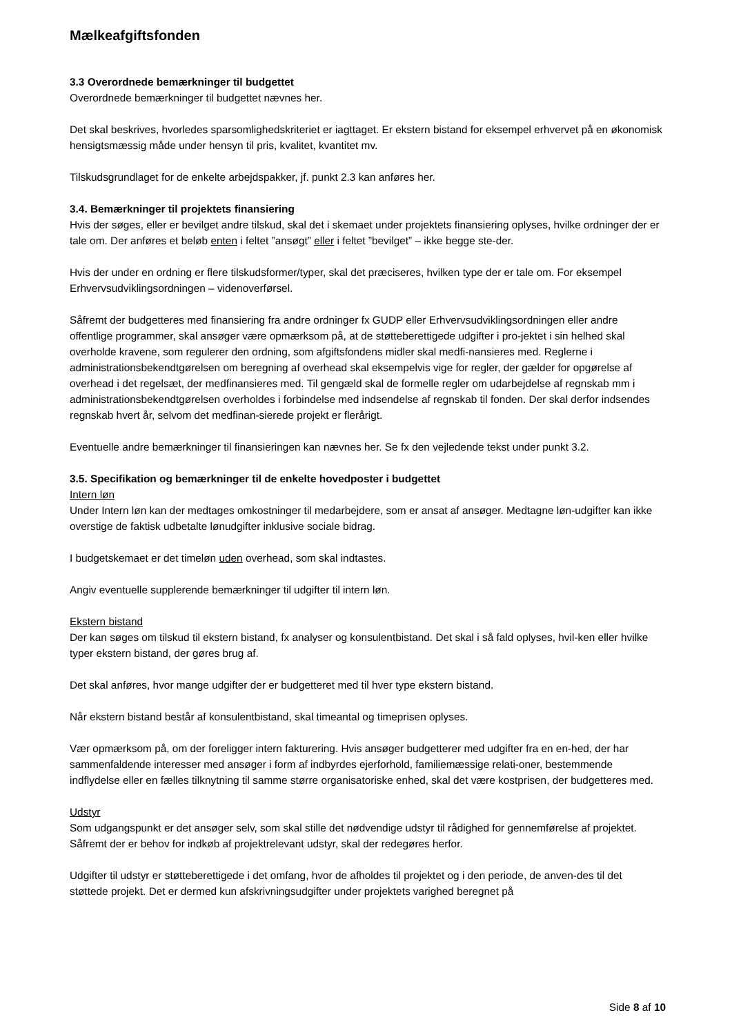Mælkeafgiftsfonden
3.3 Overordnede bemærkninger til budgettet
Overordnede bemærkninger til budgettet nævnes her.
Det skal beskrives, hvorledes sparsomlighedskriteriet er iagttaget. Er ekstern bistand for eksempel erhvervet på en økonomisk hensigtsmæssig måde under hensyn til pris, kvalitet, kvantitet mv.
Tilskudsgrundlaget for de enkelte arbejdspakker, jf. punkt 2.3 kan anføres her.
3.4. Bemærkninger til projektets finansiering
Hvis der søges, eller er bevilget andre tilskud, skal det i skemaet under projektets finansiering oplyses, hvilke ordninger der er tale om. Der anføres et beløb enten i feltet ”ansøgt” eller i feltet ”bevilget” – ikke begge ste-der.
Hvis der under en ordning er flere tilskudsformer/typer, skal det præciseres, hvilken type der er tale om. For eksempel Erhvervsudviklingsordningen – videnoverførsel.
Såfremt der budgetteres med finansiering fra andre ordninger fx GUDP eller Erhvervsudviklingsordningen eller andre offentlige programmer, skal ansøger være opmærksom på, at de støtteberettigede udgifter i pro-jektet i sin helhed skal overholde kravene, som regulerer den ordning, som afgiftsfondens midler skal medfi-nansieres med. Reglerne i administrationsbekendtgørelsen om beregning af overhead skal eksempelvis vige for regler, der gælder for opgørelse af overhead i det regelsæt, der medfinansieres med. Til gengæld skal de formelle regler om udarbejdelse af regnskab mm i administrationsbekendtgørelsen overholdes i forbindelse med indsendelse af regnskab til fonden. Der skal derfor indsendes regnskab hvert år, selvom det medfinan-sierede projekt er flerårigt.
Eventuelle andre bemærkninger til finansieringen kan nævnes her. Se fx den vejledende tekst under punkt 3.2.
3.5. Specifikation og bemærkninger til de enkelte hovedposter i budgettet
Intern løn
Under Intern løn kan der medtages omkostninger til medarbejdere, som er ansat af ansøger. Medtagne løn-udgifter kan ikke overstige de faktisk udbetalte lønudgifter inklusive sociale bidrag.
I budgetskemaet er det timeløn uden overhead, som skal indtastes.
Angiv eventuelle supplerende bemærkninger til udgifter til intern løn.
Ekstern bistand
Der kan søges om tilskud til ekstern bistand, fx analyser og konsulentbistand. Det skal i så fald oplyses, hvil-ken eller hvilke typer ekstern bistand, der gøres brug af.
Det skal anføres, hvor mange udgifter der er budgetteret med til hver type ekstern bistand.
Når ekstern bistand består af konsulentbistand, skal timeantal og timeprisen oplyses.
Vær opmærksom på, om der foreligger intern fakturering. Hvis ansøger budgetterer med udgifter fra en en-hed, der har sammenfaldende interesser med ansøger i form af indbyrdes ejerforhold, familiemæssige relati-oner, bestemmende indflydelse eller en fælles tilknytning til samme større organisatoriske enhed, skal det være kostprisen, der budgetteres med.
Udstyr
Som udgangspunkt er det ansøger selv, som skal stille det nødvendige udstyr til rådighed for gennemførelse af projektet. Såfremt der er behov for indkøb af projektrelevant udstyr, skal der redegøres herfor.
Udgifter til udstyr er støtteberettigede i det omfang, hvor de afholdes til projektet og i den periode, de anven-des til det støttede projekt. Det er dermed kun afskrivningsudgifter under projektets varighed beregnet på
Side 8 af 10